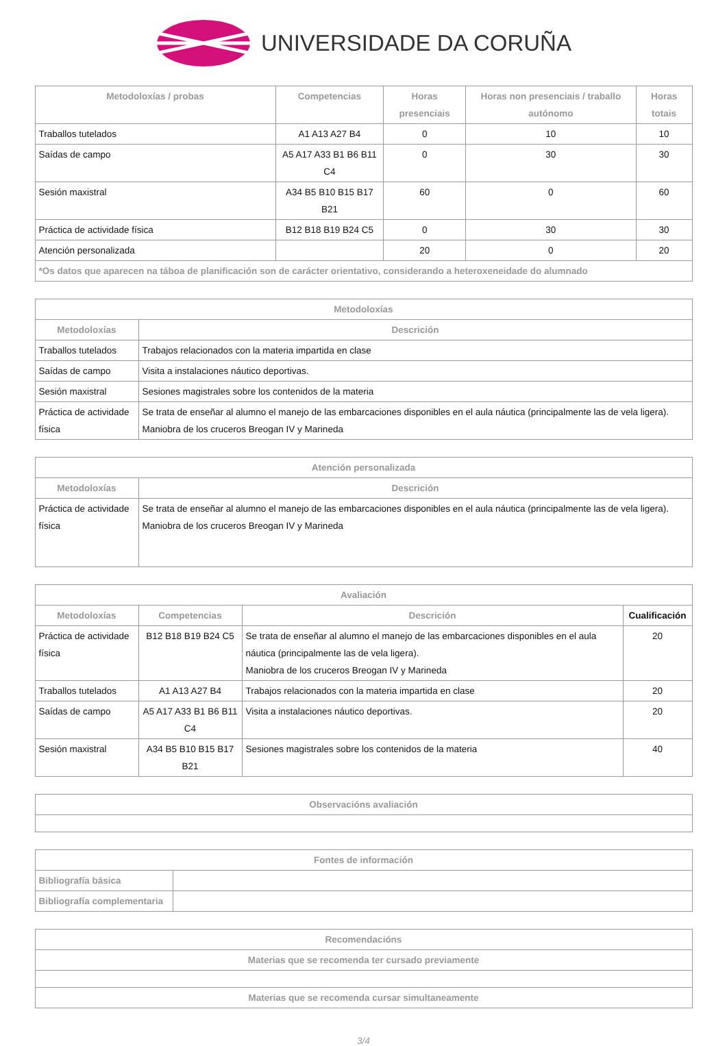UNIVERSIDADE DA CORUÑA
| Metodoloxías / probas | Competencias | Horas presenciais | Horas non presenciais / traballo autónomo | Horas totais |
| --- | --- | --- | --- | --- |
| Traballos tutelados | A1 A13 A27 B4 | 0 | 10 | 10 |
| Saídas de campo | A5 A17 A33 B1 B6 B11 C4 | 0 | 30 | 30 |
| Sesión maxistral | A34 B5 B10 B15 B17 B21 | 60 | 0 | 60 |
| Práctica de actividade física | B12 B18 B19 B24 C5 | 0 | 30 | 30 |
| Atención personalizada | | 20 | 0 | 20 |
| *Os datos que aparecen na táboa de planificación son de carácter orientativo, considerando a heteroxeneidade do alumnado | | | | |
| Metodoloxías | |
| --- | --- |
| Metodoloxías | Descrición |
| Traballos tutelados | Trabajos relacionados con la materia impartida en clase |
| Saídas de campo | Visita a instalaciones náutico deportivas. |
| Sesión maxistral | Sesiones magistrales sobre los contenidos de la materia |
| Práctica de actividade física | Se trata de enseñar al alumno el manejo de las embarcaciones disponibles en el aula náutica (principalmente las de vela ligera). Maniobra de los cruceros Breogan IV y Marineda |
| Atención personalizada | |
| --- | --- |
| Metodoloxías | Descrición |
| Práctica de actividade física | Se trata de enseñar al alumno el manejo de las embarcaciones disponibles en el aula náutica (principalmente las de vela ligera). Maniobra de los cruceros Breogan IV y Marineda |
| Avaliación | | | |
| --- | --- | --- | --- |
| Metodoloxías | Competencias | Descrición | Cualificación |
| Práctica de actividade física | B12 B18 B19 B24 C5 | Se trata de enseñar al alumno el manejo de las embarcaciones disponibles en el aula náutica (principalmente las de vela ligera). Maniobra de los cruceros Breogan IV y Marineda | 20 |
| Traballos tutelados | A1 A13 A27 B4 | Trabajos relacionados con la materia impartida en clase | 20 |
| Saídas de campo | A5 A17 A33 B1 B6 B11 C4 | Visita a instalaciones náutico deportivas. | 20 |
| Sesión maxistral | A34 B5 B10 B15 B17 B21 | Sesiones magistrales sobre los contenidos de la materia | 40 |
| Observacións avaliación |
| --- |
| Fontes de información | |
| --- | --- |
| Bibliografía básica | |
| Bibliografía complementaria | |
| Recomendacións |
| --- |
| Materias que se recomenda ter cursado previamente |
| Materias que se recomenda cursar simultaneamente |
3/4